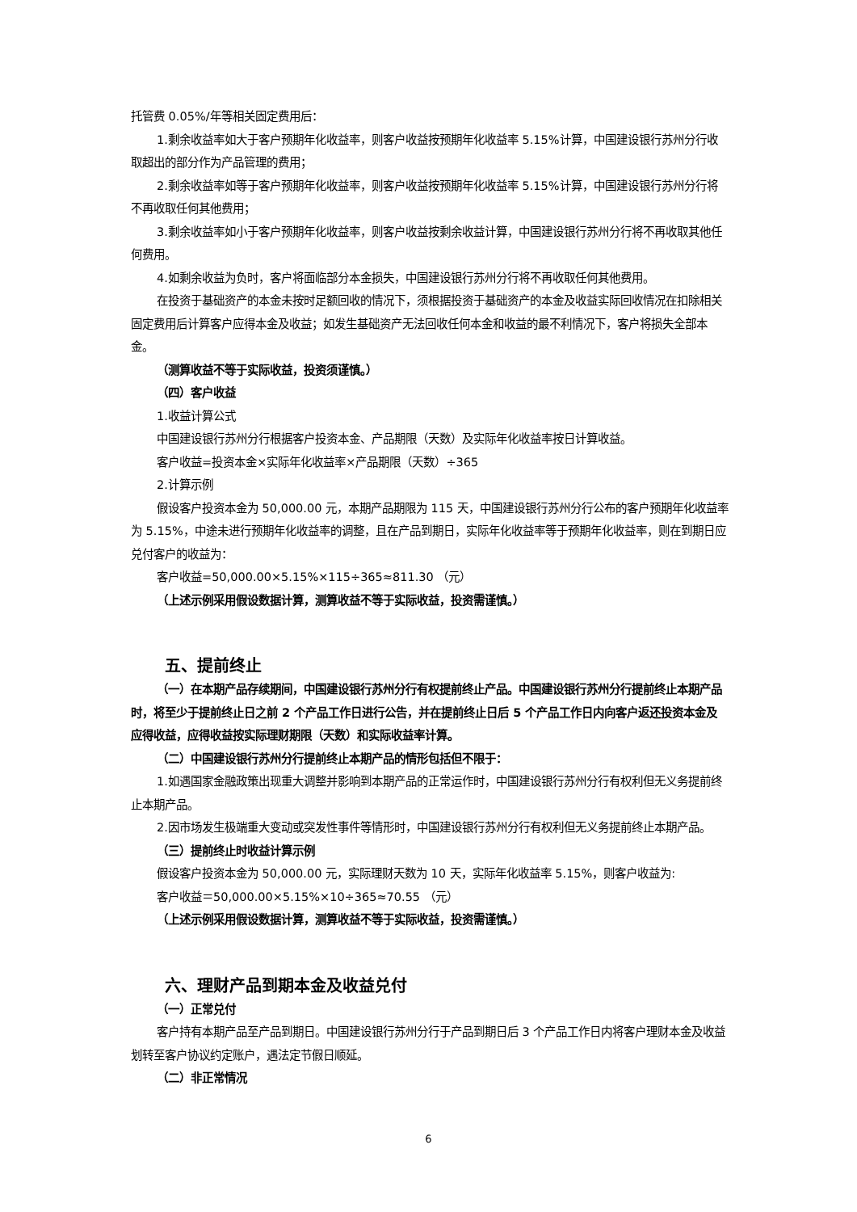托管费 0.05%/年等相关固定费用后：
1.剩余收益率如大于客户预期年化收益率，则客户收益按预期年化收益率 5.15%计算，中国建设银行苏州分行收取超出的部分作为产品管理的费用；
2.剩余收益率如等于客户预期年化收益率，则客户收益按预期年化收益率 5.15%计算，中国建设银行苏州分行将不再收取任何其他费用；
3.剩余收益率如小于客户预期年化收益率，则客户收益按剩余收益计算，中国建设银行苏州分行将不再收取其他任何费用。
4.如剩余收益为负时，客户将面临部分本金损失，中国建设银行苏州分行将不再收取任何其他费用。
在投资于基础资产的本金未按时足额回收的情况下，须根据投资于基础资产的本金及收益实际回收情况在扣除相关固定费用后计算客户应得本金及收益；如发生基础资产无法回收任何本金和收益的最不利情况下，客户将损失全部本金。
（测算收益不等于实际收益，投资须谨慎。）
（四）客户收益
1.收益计算公式
中国建设银行苏州分行根据客户投资本金、产品期限（天数）及实际年化收益率按日计算收益。
客户收益=投资本金×实际年化收益率×产品期限（天数）÷365
2.计算示例
假设客户投资本金为 50,000.00 元，本期产品期限为 115 天，中国建设银行苏州分行公布的客户预期年化收益率为 5.15%，中途未进行预期年化收益率的调整，且在产品到期日，实际年化收益率等于预期年化收益率，则在到期日应兑付客户的收益为：
客户收益=50,000.00×5.15%×115÷365≈811.30 （元）
（上述示例采用假设数据计算，测算收益不等于实际收益，投资需谨慎。）
五、提前终止
（一）在本期产品存续期间，中国建设银行苏州分行有权提前终止产品。中国建设银行苏州分行提前终止本期产品时，将至少于提前终止日之前 2 个产品工作日进行公告，并在提前终止日后 5 个产品工作日内向客户返还投资本金及应得收益，应得收益按实际理财期限（天数）和实际收益率计算。
（二）中国建设银行苏州分行提前终止本期产品的情形包括但不限于：
1.如遇国家金融政策出现重大调整并影响到本期产品的正常运作时，中国建设银行苏州分行有权利但无义务提前终止本期产品。
2.因市场发生极端重大变动或突发性事件等情形时，中国建设银行苏州分行有权利但无义务提前终止本期产品。
（三）提前终止时收益计算示例
假设客户投资本金为 50,000.00 元，实际理财天数为 10 天，实际年化收益率 5.15%，则客户收益为:
客户收益＝50,000.00×5.15%×10÷365≈70.55 （元）
（上述示例采用假设数据计算，测算收益不等于实际收益，投资需谨慎。）
六、理财产品到期本金及收益兑付
（一）正常兑付
客户持有本期产品至产品到期日。中国建设银行苏州分行于产品到期日后 3 个产品工作日内将客户理财本金及收益划转至客户协议约定账户，遇法定节假日顺延。
（二）非正常情况
6